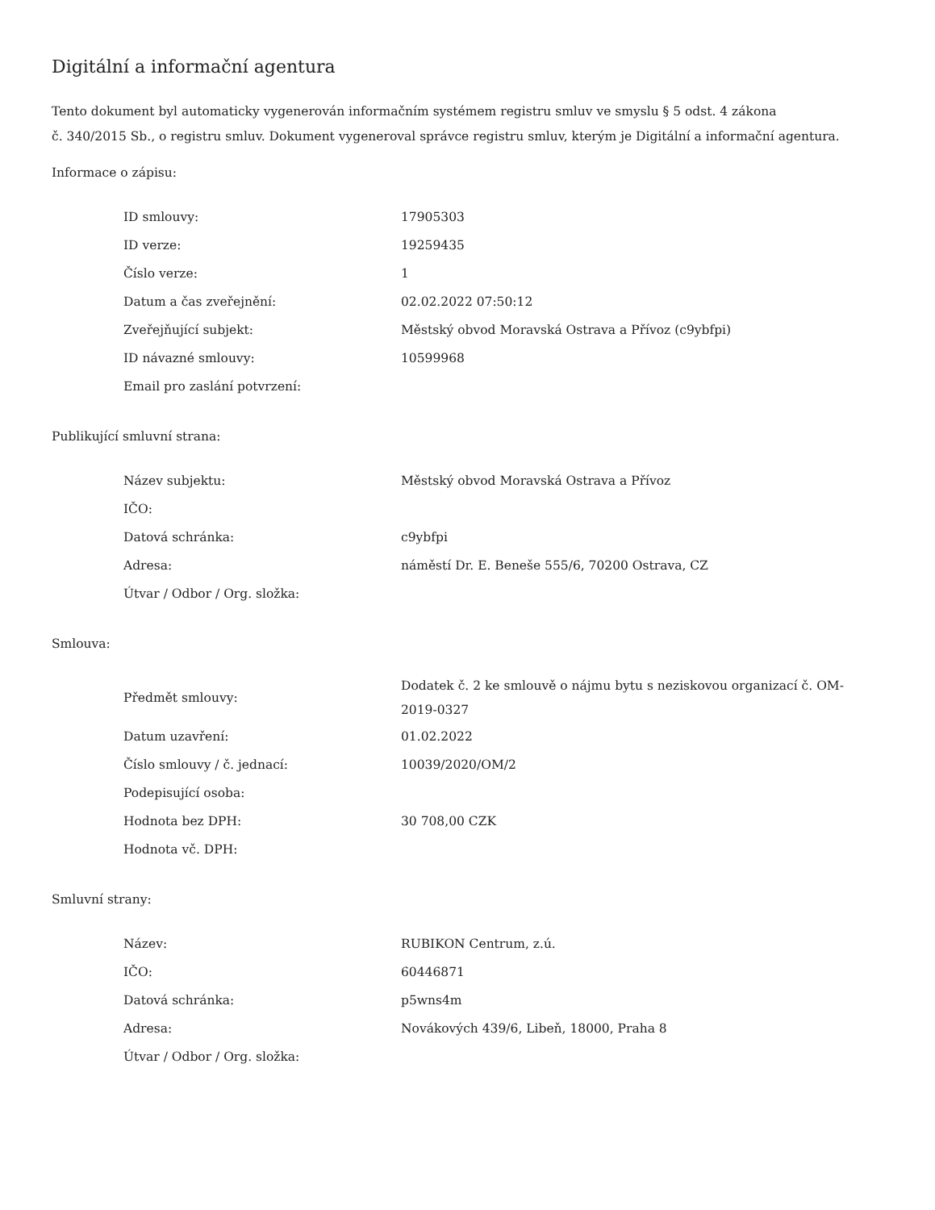Digitální a informační agentura
Tento dokument byl automaticky vygenerován informačním systémem registru smluv ve smyslu § 5 odst. 4 zákona
č. 340/2015 Sb., o registru smluv. Dokument vygeneroval správce registru smluv, kterým je Digitální a informační agentura.
Informace o zápisu:
| ID smlouvy: | 17905303 |
| ID verze: | 19259435 |
| Číslo verze: | 1 |
| Datum a čas zveřejnění: | 02.02.2022 07:50:12 |
| Zveřejňující subjekt: | Městský obvod Moravská Ostrava a Přívoz (c9ybfpi) |
| ID návazné smlouvy: | 10599968 |
| Email pro zaslání potvrzení: | |
Publikující smluvní strana:
| Název subjektu: | Městský obvod Moravská Ostrava a Přívoz |
| IČO: | |
| Datová schránka: | c9ybfpi |
| Adresa: | náměstí Dr. E. Beneše 555/6, 70200 Ostrava, CZ |
| Útvar / Odbor / Org. složka: | |
Smlouva:
| Předmět smlouvy: | Dodatek č. 2 ke smlouvě o nájmu bytu s neziskovou organizací č. OM-2019-0327 |
| Datum uzavření: | 01.02.2022 |
| Číslo smlouvy / č. jednací: | 10039/2020/OM/2 |
| Podepisující osoba: | |
| Hodnota bez DPH: | 30 708,00 CZK |
| Hodnota vč. DPH: | |
Smluvní strany:
| Název: | RUBIKON Centrum, z.ú. |
| IČO: | 60446871 |
| Datová schránka: | p5wns4m |
| Adresa: | Novákových 439/6, Libeň, 18000, Praha 8 |
| Útvar / Odbor / Org. složka: | |